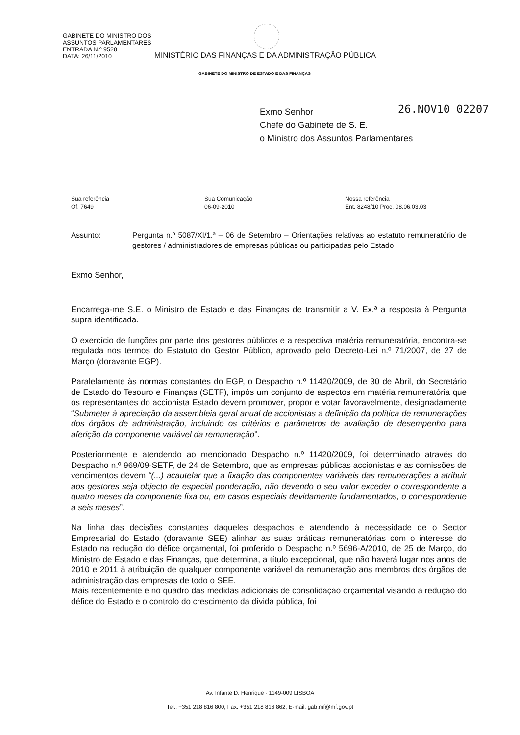GABINETE DO MINISTRO DOS
ASSUNTOS PARLAMENTARES
ENTRADA N.º 9528
DATA: 26/11/2010
MINISTÉRIO DAS FINANÇAS E DA ADMINISTRAÇÃO PÚBLICA
GABINETE DO MINISTRO DE ESTADO E DAS FINANÇAS
26.NOV10 02207
Exmo Senhor
Chefe do Gabinete de S. E.
o Ministro dos Assuntos Parlamentares
Sua referência
Of. 7649
Sua Comunicação
06-09-2010
Nossa referência
Ent. 8248/10 Proc. 08.06.03.03
Assunto: Pergunta n.º 5087/XI/1.ª – 06 de Setembro – Orientações relativas ao estatuto remuneratório de gestores / administradores de empresas públicas ou participadas pelo Estado
Exmo Senhor,
Encarrega-me S.E. o Ministro de Estado e das Finanças de transmitir a V. Ex.ª a resposta à Pergunta supra identificada.
O exercício de funções por parte dos gestores públicos e a respectiva matéria remuneratória, encontra-se regulada nos termos do Estatuto do Gestor Público, aprovado pelo Decreto-Lei n.º 71/2007, de 27 de Março (doravante EGP).
Paralelamente às normas constantes do EGP, o Despacho n.º 11420/2009, de 30 de Abril, do Secretário de Estado do Tesouro e Finanças (SETF), impôs um conjunto de aspectos em matéria remuneratória que os representantes do accionista Estado devem promover, propor e votar favoravelmente, designadamente “Submeter à apreciação da assembleia geral anual de accionistas a definição da política de remunerações dos órgãos de administração, incluindo os critérios e parâmetros de avaliação de desempenho para aferição da componente variável da remuneração”.
Posteriormente e atendendo ao mencionado Despacho n.º 11420/2009, foi determinado através do Despacho n.º 969/09-SETF, de 24 de Setembro, que as empresas públicas accionistas e as comissões de vencimentos devem “(...) acautelar que a fixação das componentes variáveis das remunerações a atribuir aos gestores seja objecto de especial ponderação, não devendo o seu valor exceder o correspondente a quatro meses da componente fixa ou, em casos especiais devidamente fundamentados, o correspondente a seis meses”.
Na linha das decisões constantes daqueles despachos e atendendo à necessidade de o Sector Empresarial do Estado (doravante SEE) alinhar as suas práticas remuneratórias com o interesse do Estado na redução do défice orçamental, foi proferido o Despacho n.º 5696-A/2010, de 25 de Março, do Ministro de Estado e das Finanças, que determina, a título excepcional, que não haverá lugar nos anos de 2010 e 2011 à atribuição de qualquer componente variável da remuneração aos membros dos órgãos de administração das empresas de todo o SEE.
Mais recentemente e no quadro das medidas adicionais de consolidação orçamental visando a redução do défice do Estado e o controlo do crescimento da dívida pública, foi
Av. Infante D. Henrique - 1149-009 LISBOA
Tel.: +351 218 816 800; Fax: +351 218 816 862; E-mail: gab.mf@mf.gov.pt